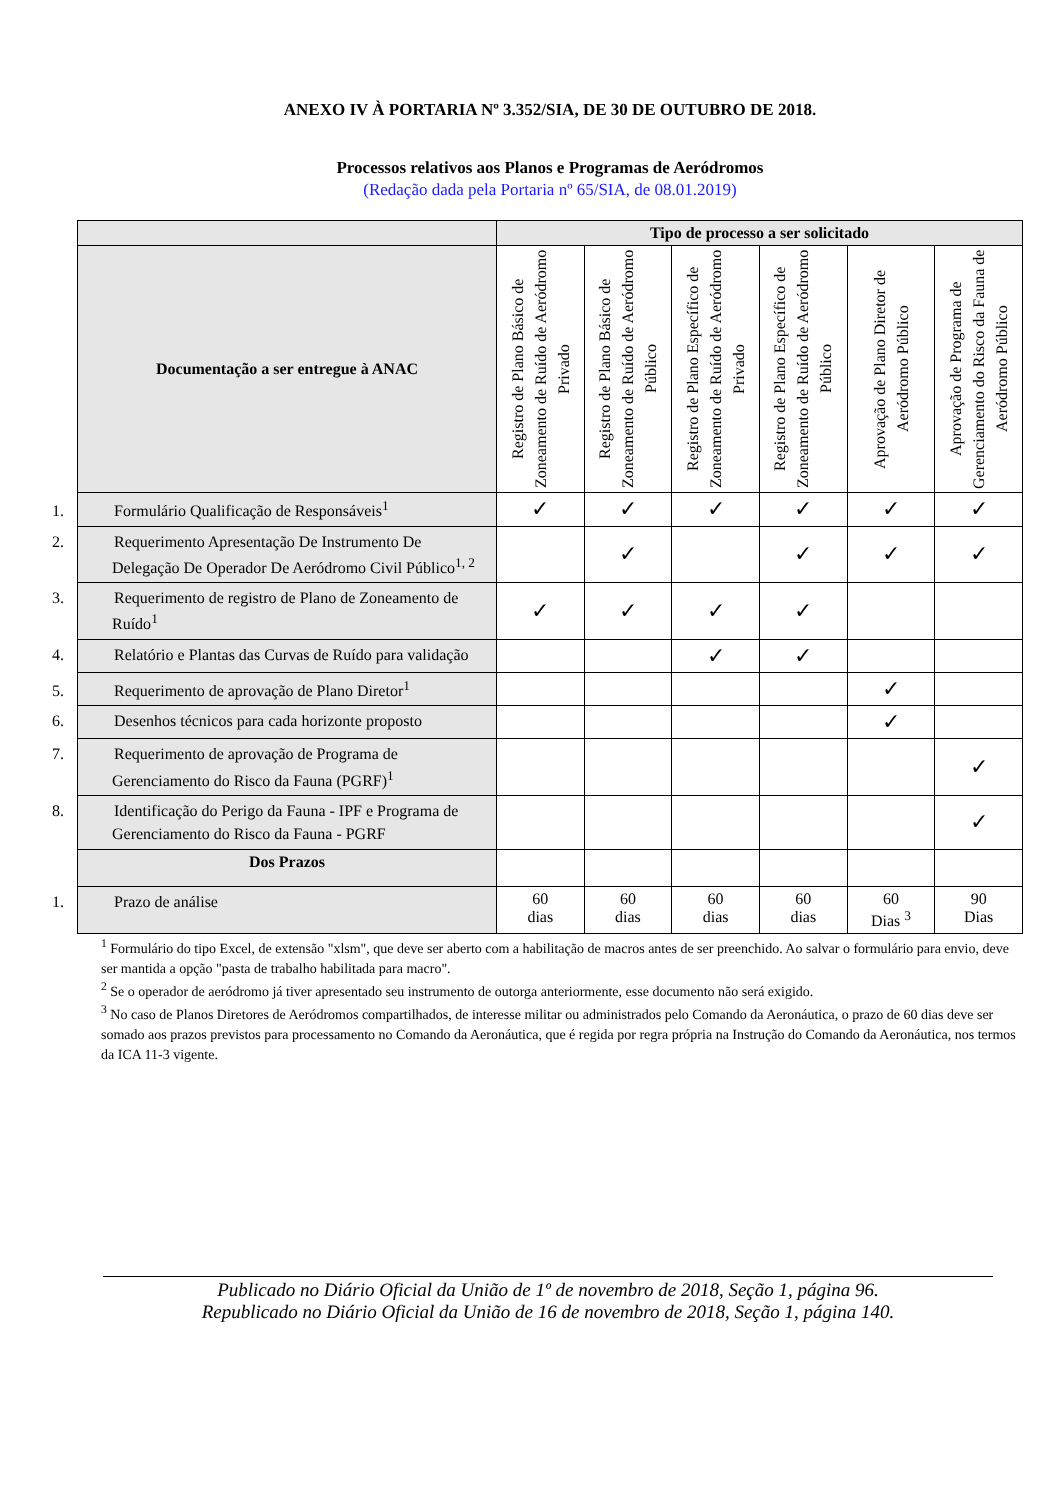ANEXO IV À PORTARIA Nº 3.352/SIA, DE 30 DE OUTUBRO DE 2018.
Processos relativos aos Planos e Programas de Aeródromos
(Redação dada pela Portaria nº 65/SIA, de 08.01.2019)
| | Tipo de processo a ser solicitado | | | | | |
| --- | --- | --- | --- | --- | --- | --- |
| Documentação a ser entregue à ANAC | Registro de Plano Básico de Zoneamento de Ruído de Aeródromo Privado | Registro de Plano Básico de Zoneamento de Ruído de Aeródromo Público | Registro de Plano Específico de Zoneamento de Ruído de Aeródromo Privado | Registro de Plano Específico de Zoneamento de Ruído de Aeródromo Público | Aprovação de Plano Diretor de Aeródromo Público | Aprovação de Programa de Gerenciamento do Risco da Fauna de Aeródromo Público |
| 1. Formulário Qualificação de Responsáveis<sup>1</sup> | ✓ | ✓ | ✓ | ✓ | ✓ | ✓ |
| 2. Requerimento Apresentação De Instrumento De Delegação De Operador De Aeródromo Civil Público<sup>1, 2</sup> | | ✓ | | ✓ | ✓ | ✓ |
| 3. Requerimento de registro de Plano de Zoneamento de Ruído<sup>1</sup> | ✓ | ✓ | ✓ | ✓ | | |
| 4. Relatório e Plantas das Curvas de Ruído para validação | | | ✓ | ✓ | | |
| 5. Requerimento de aprovação de Plano Diretor<sup>1</sup> | | | | | ✓ | |
| 6. Desenhos técnicos para cada horizonte proposto | | | | | ✓ | |
| 7. Requerimento de aprovação de Programa de Gerenciamento do Risco da Fauna (PGRF)<sup>1</sup> | | | | | | ✓ |
| 8. Identificação do Perigo da Fauna - IPF e Programa de Gerenciamento do Risco da Fauna - PGRF | | | | | | ✓ |
| Dos Prazos | | | | | | |
| 1. Prazo de análise | 60 dias | 60 dias | 60 dias | 60 dias | 60 Dias <sup>3</sup> | 90 Dias |
<sup>1</sup> Formulário do tipo Excel, de extensão "xlsm", que deve ser aberto com a habilitação de macros antes de ser preenchido. Ao salvar o formulário para envio, deve ser mantida a opção "pasta de trabalho habilitada para macro".
<sup>2</sup> Se o operador de aeródromo já tiver apresentado seu instrumento de outorga anteriormente, esse documento não será exigido.
<sup>3</sup> No caso de Planos Diretores de Aeródromos compartilhados, de interesse militar ou administrados pelo Comando da Aeronáutica, o prazo de 60 dias deve ser somado aos prazos previstos para processamento no Comando da Aeronáutica, que é regida por regra própria na Instrução do Comando da Aeronáutica, nos termos da ICA 11-3 vigente.
Publicado no Diário Oficial da União de 1º de novembro de 2018, Seção 1, página 96.
Republicado no Diário Oficial da União de 16 de novembro de 2018, Seção 1, página 140.